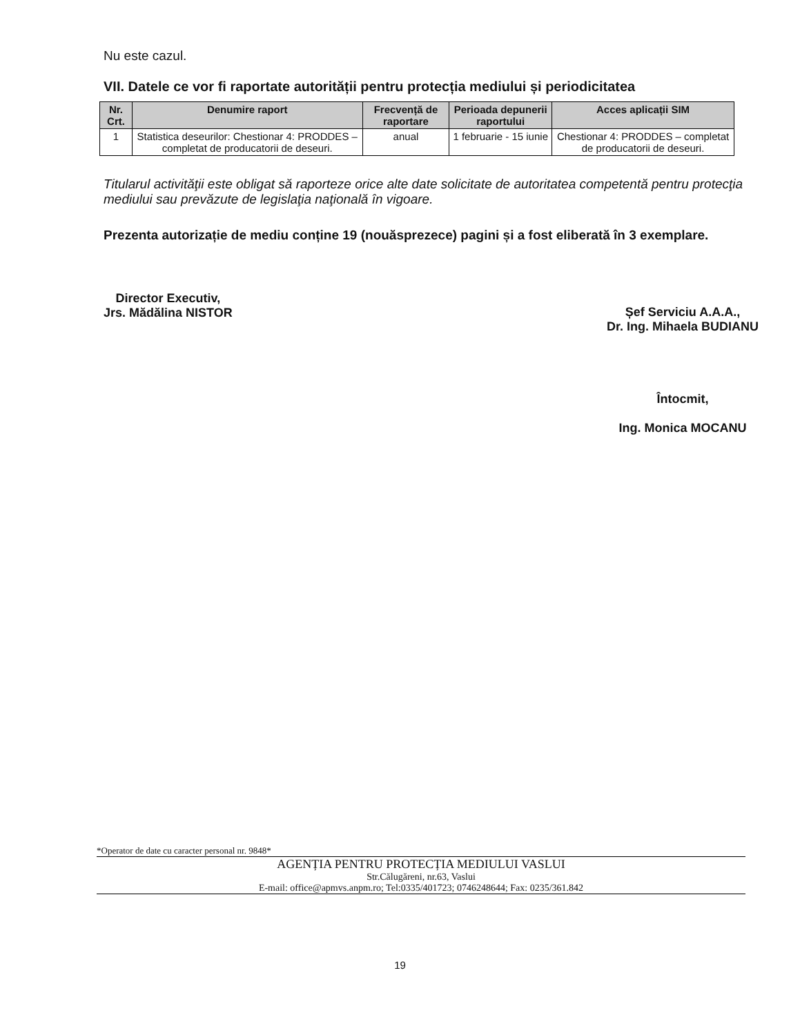Nu este cazul.
VII. Datele ce vor fi raportate autorității pentru protecția mediului și periodicitatea
| Nr. Crt. | Denumire raport | Frecvență de raportare | Perioada depunerii raportului | Acces aplicații SIM |
| --- | --- | --- | --- | --- |
| 1 | Statistica deseurilor: Chestionar 4: PRODDES – completat de producatorii de deseuri. | anual | 1 februarie - 15 iunie | Chestionar 4: PRODDES – completat de producatorii de deseuri. |
Titularul activităţii este obligat să raporteze orice alte date solicitate de autoritatea competentă pentru protecţia mediului sau prevăzute de legislaţia naţională în vigoare.
Prezenta autorizație de mediu conține 19 (nouăsprezece) pagini și a fost eliberată în 3 exemplare.
Director Executiv,
Jrs. Mădălina NISTOR
Șef Serviciu A.A.A.,
Dr. Ing. Mihaela BUDIANU
Întocmit,
Ing. Monica MOCANU
*Operator de date cu caracter personal nr. 9848*
AGENȚIA PENTRU PROTECȚIA MEDIULUI VASLUI
Str.Călugăreni, nr.63, Vaslui
E-mail: office@apmvs.anpm.ro; Tel:0335/401723; 0746248644; Fax: 0235/361.842
19